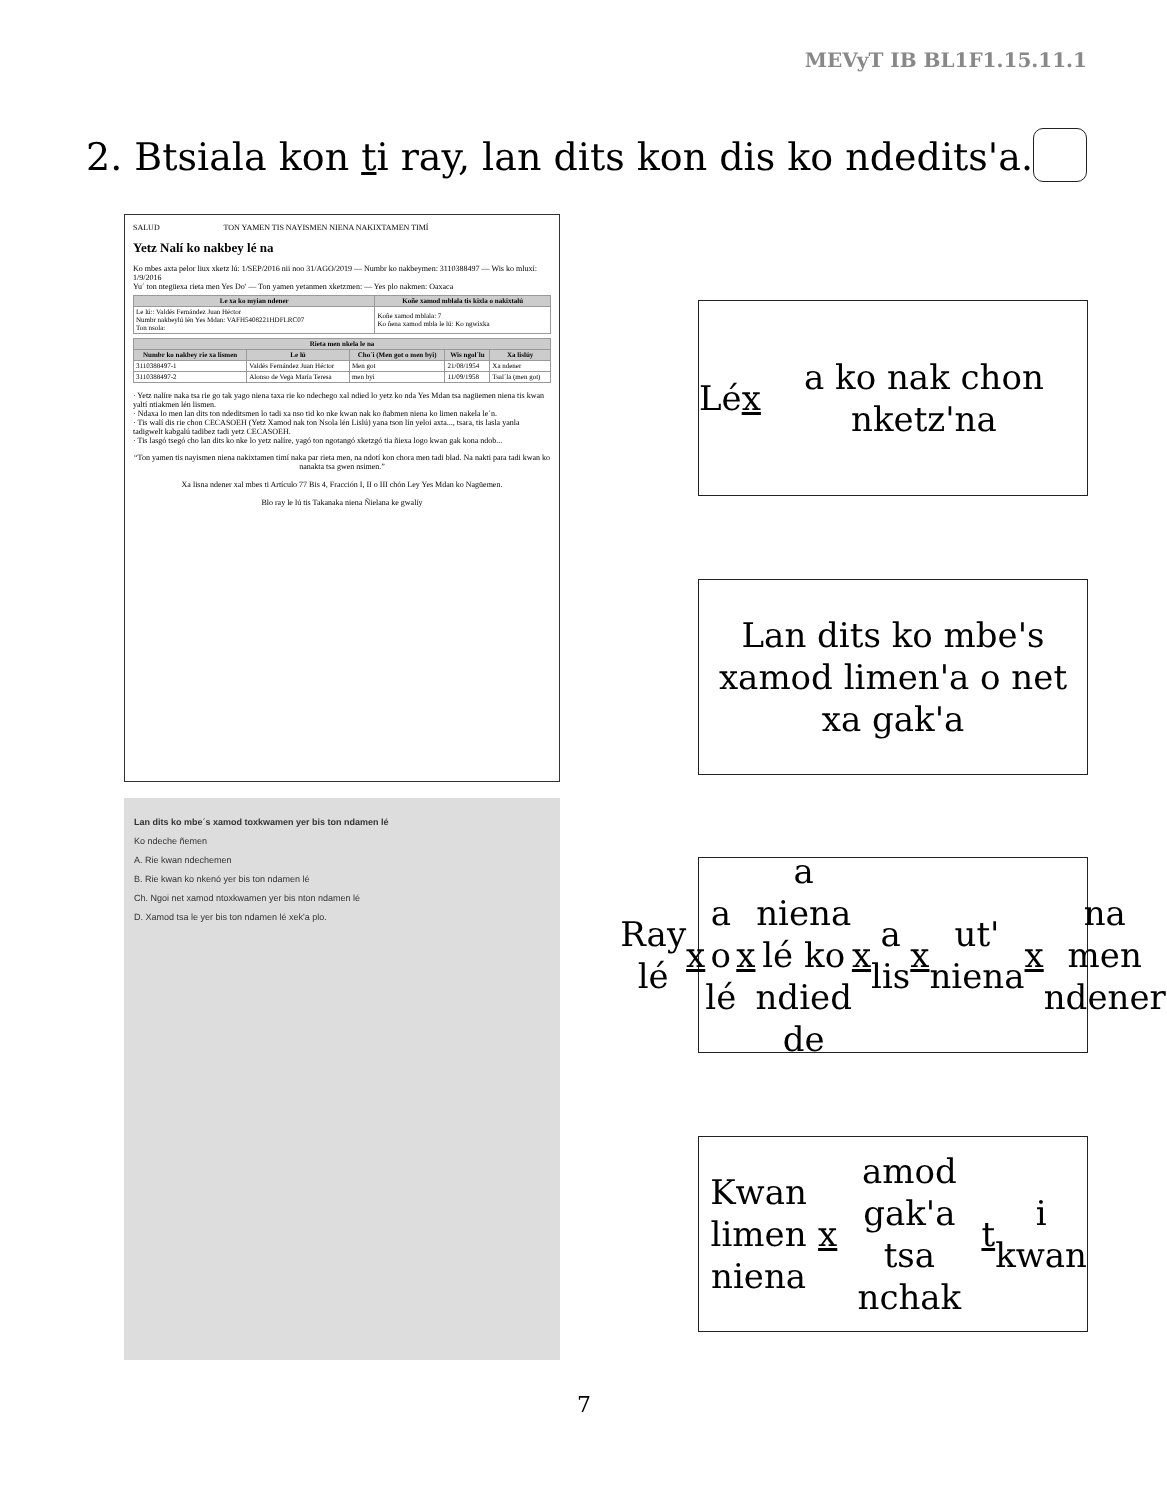MEVyT IB BL1F1.15.11.1
2. Btsiala kon ti ray, lan dits kon dis ko ndeditsꞌa.
SALUD TON YAMEN TIS NAYISMEN NIENA NAKIXTAMEN TIMÍ
Yetz Nalí ko nakbey lé na
Ko mbes axta pelor liux xketz lú: 1/SEP/2016 nii noo 31/AGO/2019 — Numbr ko nakbeymen: 3110388497 — Wis ko mluxí: 1/9/2016
Yu´ ton ntegüexa rieta men Yes Do' — Ton yamen yetanmen xketzmen: — Yes plo nakmen: Oaxaca
| Le xa ko myian ndener | Koñe xamod mblala tis kixla o nakixtalú |
| --- | --- |
| Le lú:: Valdés Fernández Juan Héctor Numbr nakbeylú lén Yes Mdan: VAFH5408221HDFLRC07 Ton nsola: | Koñe xamod mblala: 7 Ko ñena xamod mbla le lú: Ko ngwixka |
| Rieta men nkela le na | | | | |
| --- | --- | --- | --- | --- |
| Numbr ko nakbey rie xa lismen | Le lú | Cho´i (Men got o men byi) | Wis ngol´lu | Xa lislúy |
| 3110388497-1 | Valdés Fernández Juan Héctor | Men got | 21/08/1954 | Xa ndener |
| 3110388497-2 | Alonso de Vega María Teresa | men byi | 11/09/1958 | Tsal´la (men got) |
· Yetz nalíre naka tsa rie go tak yago niena taxa rie ko ndechego xal ndied lo yetz ko nda Yes Mdan tsa nagüemen niena tis kwan yaltí ntiakmen lén lismen.
· Ndaxa lo men lan dits ton ndeditsmen lo tadi xa nso tid ko nke kwan nak ko ñabmen niena ko limen nakela le´n.
· Tis walí dis rie chon CECASOEH (Yetz Xamod nak ton Nsola lén Lislú) yana tson lín yeloi axta..., tsara, tis lasla yanla tadigwelt kabgalú tadibez tadi yetz CECASOEH.
· Tis lasgó tsegó cho lan dits ko nke lo yetz nalíre, yagó ton ngotangó xketzgó tia ñiexa logo kwan gak kona ndob...
“Ton yamen tis nayismen niena nakixtamen timí naka par rieta men, na ndotí kon chora men tadi blad. Na nakti para tadi kwan ko nanakta tsa gwen nsimen.”
Xa lisna ndener xal mbes ti Artículo 77 Bis 4, Fracción I, II o III chón Ley Yes Mdan ko Nagüemen.
Blo ray le lú tis Takanaka niena Ñielana ke gwalíy
Lan dits ko mbe´s xamod toxkwamen yer bis ton ndamen lé
Ko ndeche ñemen
A. Rie kwan ndechemen
B. Rie kwan ko nkenó yer bis ton ndamen lé
Ch. Ngoi net xamod ntoxkwamen yer bis nton ndamen lé
D. Xamod tsa le yer bis ton ndamen lé xek'a plo.
Lé x a ko nak chon nketzꞌna
Lan dits ko mbeꞌs xamod limenꞌa o net xa gakꞌa
Ray lé x a o lé x a niena lé ko ndied de x a lis x utꞌ niena x na men ndener
Kwan limen niena x amod gakꞌa tsa nchak t i kwan
7